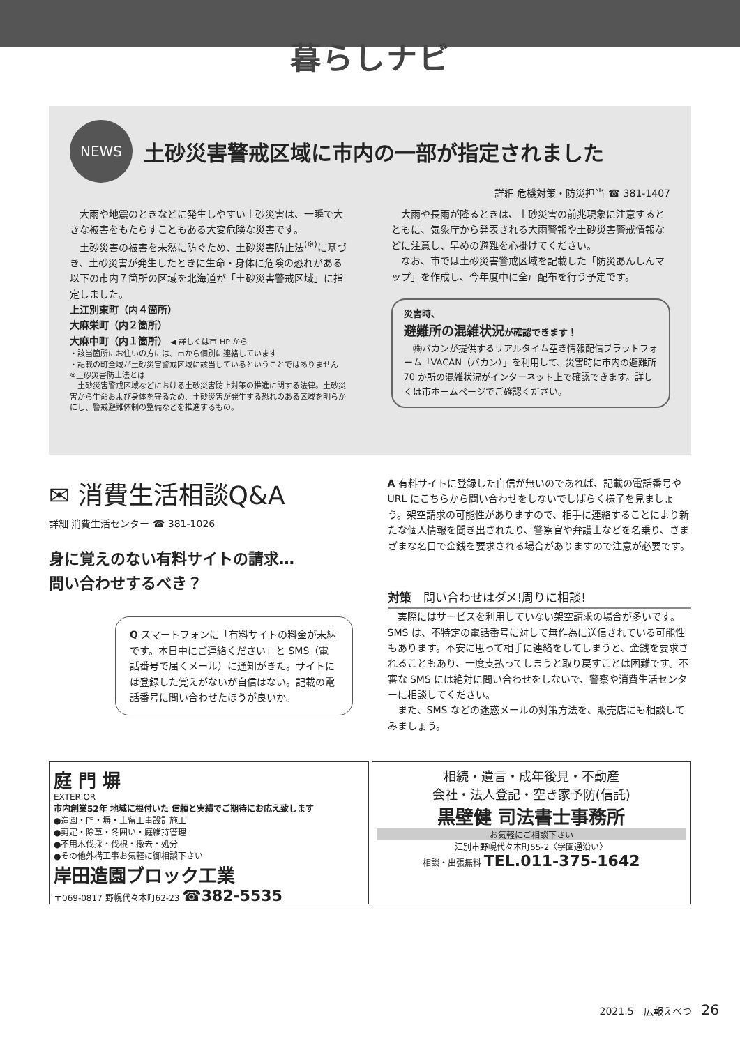暮らしナビ
NEWS
土砂災害警戒区域に市内の一部が指定されました
詳細 危機対策・防災担当 ☎ 381-1407
　大雨や地震のときなどに発生しやすい土砂災害は、一瞬で大きな被害をもたらすこともある大変危険な災害です。
　土砂災害の被害を未然に防ぐため、土砂災害防止法<sup>(※)</sup>に基づき、土砂災害が発生したときに生命・身体に危険の恐れがある以下の市内７箇所の区域を北海道が「土砂災害警戒区域」に指定しました。
上江別東町（内４箇所）
大麻栄町（内２箇所）
大麻中町（内１箇所） ◀ 詳しくは市 HP から
・該当箇所にお住いの方には、市から個別に連絡しています
・記載の町全域が土砂災害警戒区域に該当しているということではありません
※土砂災害防止法とは
　土砂災害警戒区域などにおける土砂災害防止対策の推進に関する法律。土砂災害から生命および身体を守るため、土砂災害が発生する恐れのある区域を明らかにし、警戒避難体制の整備などを推進するもの。
　大雨や長雨が降るときは、土砂災害の前兆現象に注意するとともに、気象庁から発表される大雨警報や土砂災害警戒情報などに注意し、早めの避難を心掛けてください。
　なお、市では土砂災害警戒区域を記載した「防災あんしんマップ」を作成し、今年度中に全戸配布を行う予定です。
災害時、
避難所の混雑状況が確認できます！
　㈱バカンが提供するリアルタイム空き情報配信プラットフォーム「VACAN（バカン）」を利用して、災害時に市内の避難所 70 か所の混雑状況がインターネット上で確認できます。詳しくは市ホームページでご確認ください。
✉ 消費生活相談Q&A
詳細 消費生活センター ☎ 381-1026
身に覚えのない有料サイトの請求…
問い合わせするべき？
Q スマートフォンに「有料サイトの料金が未納です。本日中にご連絡ください」と SMS（電話番号で届くメール）に通知がきた。サイトには登録した覚えがないが自信はない。記載の電話番号に問い合わせたほうが良いか。
A 有料サイトに登録した自信が無いのであれば、記載の電話番号や URL にこちらから問い合わせをしないでしばらく様子を見ましょう。架空請求の可能性がありますので、相手に連絡することにより新たな個人情報を聞き出されたり、警察官や弁護士などを名乗り、さまざまな名目で金銭を要求される場合がありますので注意が必要です。
対策　問い合わせはダメ!周りに相談!
　実際にはサービスを利用していない架空請求の場合が多いです。SMS は、不特定の電話番号に対して無作為に送信されている可能性もあります。不安に思って相手に連絡をしてしまうと、金銭を要求されることもあり、一度支払ってしまうと取り戻すことは困難です。不審な SMS には絶対に問い合わせをしないで、警察や消費生活センターに相談してください。
　また、SMS などの迷惑メールの対策方法を、販売店にも相談してみましょう。
庭 門 塀
EXTERIOR
市内創業52年 地域に根付いた 信頼と実績でご期待にお応え致します
●造園・門・塀・土留工事設計施工
●剪定・除草・冬囲い・庭維持管理
●不用木伐採・伐根・撤去・処分
●その他外構工事お気軽に御相談下さい
岸田造園ブロック工業
〒069-0817 野幌代々木町62-23 ☎382-5535
相続・遺言・成年後見・不動産
会社・法人登記・空き家予防(信託)
黒壁健 司法書士事務所
お気軽にご相談下さい
江別市野幌代々木町55-2〈学園通沿い〉
相談・出張無料 TEL.011-375-1642
2021.5　広報えべつ　26